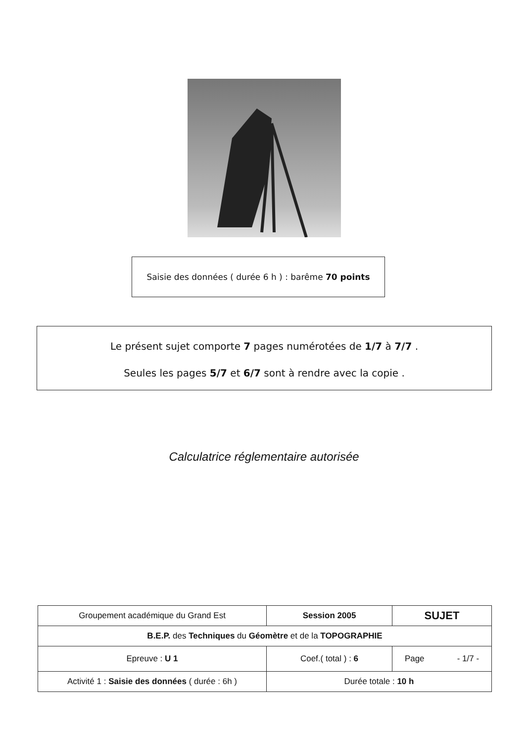Saisie des données ( durée 6 h ) : barême 70 points
Le présent sujet comporte 7 pages numérotées de 1/7 à 7/7 .
Seules les pages 5/7 et 6/7 sont à rendre avec la copie .
Calculatrice réglementaire autorisée
| Groupement académique du Grand Est | Session 2005 | SUJET |
| B.E.P. des Techniques du Géomètre et de la TOPOGRAPHIE | | |
| Epreuve : U 1 | Coef.( total ) : 6 | Page - 1/7 - |
| Activité 1 : Saisie des données ( durée : 6h ) | Durée totale : 10 h | |